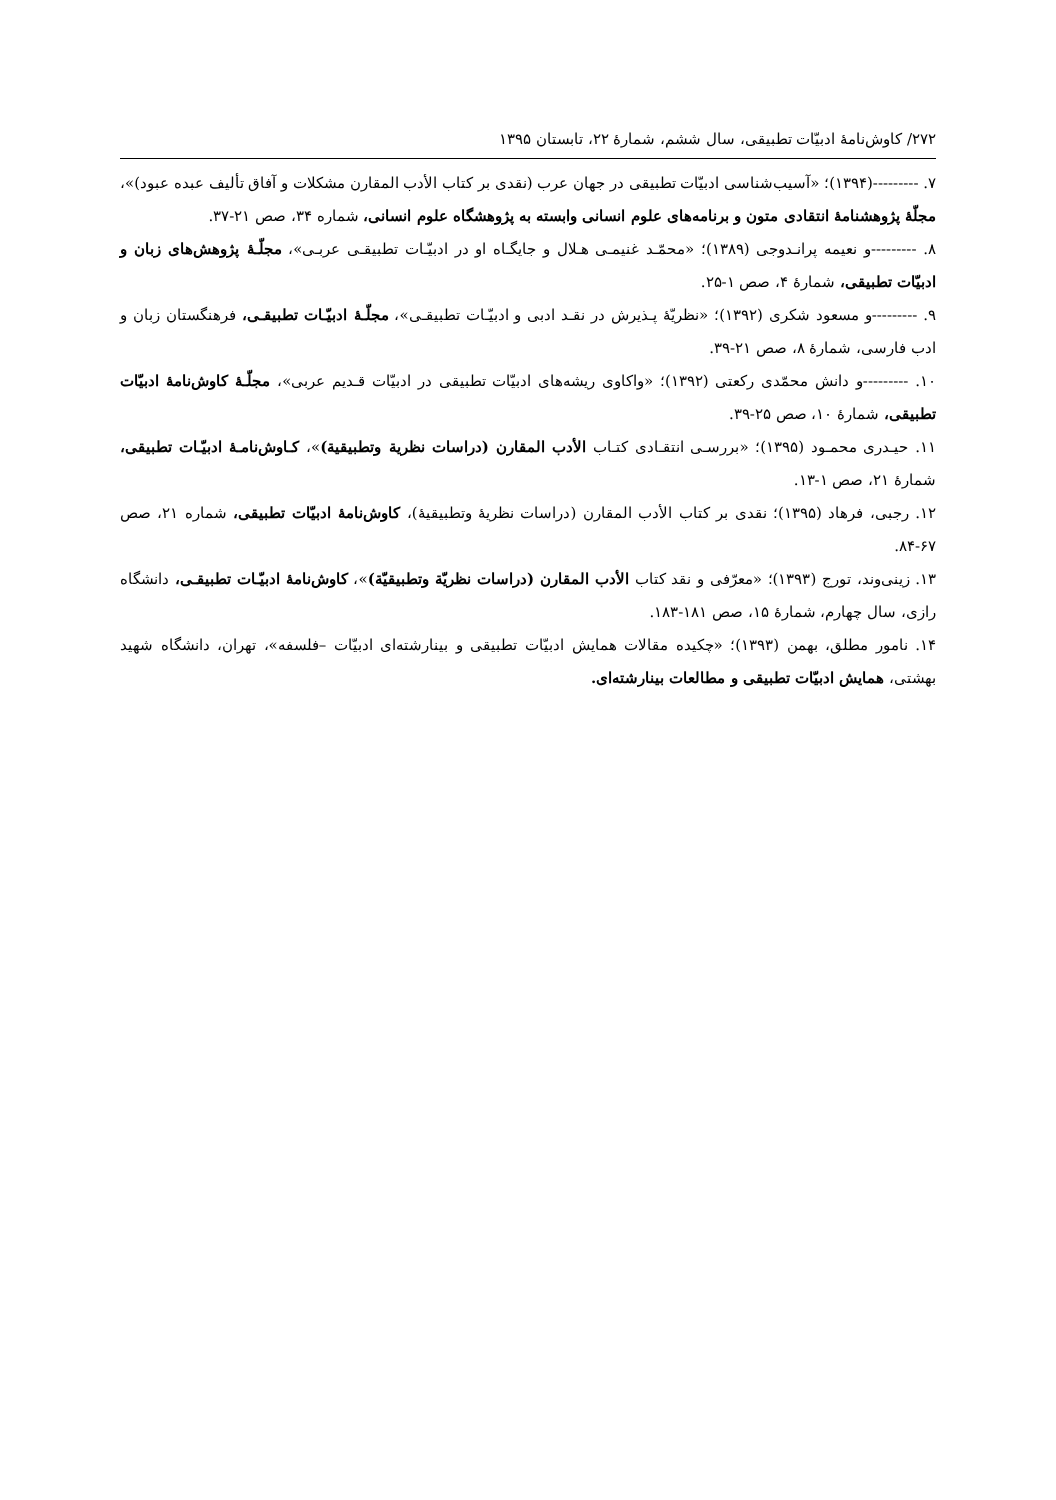۲۷۲/ کاوش‌نامهٔ ادبیّات تطبیقی، سال ششم، شمارهٔ ۲۲، تابستان ۱۳۹۵
۷. ---------(۱۳۹۴)؛ «آسیب‌شناسی ادبیّات تطبیقی در جهان عرب (نقدی بر کتاب الأدب المقارن مشکلات و آفاق تألیف عبده عبود)»، مجلّهٔ پژوهشنامهٔ انتقادی متون و برنامه‌های علوم انسانی وابسته به پژوهشگاه علوم انسانی، شماره ۳۴، صص ۲۱-۳۷.
۸. ---------و نعیمه پرانـدوجی (۱۳۸۹)؛ «محمّـد غنیمـی هـلال و جایگـاه او در ادبیّـات تطبیقـی عربـی»، مجلّـهٔ پژوهش‌های زبان و ادبیّات تطبیقی، شمارهٔ ۴، صص ۱-۲۵.
۹. ---------و مسعود شکری (۱۳۹۲)؛ «نظریّهٔ پـذیرش در نقـد ادبی و ادبیّـات تطبیقـی»، مجلّـهٔ ادبیّـات تطبیقـی، فرهنگستان زبان و ادب فارسی، شمارهٔ ۸، صص ۲۱-۳۹.
۱۰. ---------و دانش محمّدی رکعتی (۱۳۹۲)؛ «واکاوی ریشه‌های ادبیّات تطبیقی در ادبیّات قـدیم عربی»، مجلّـهٔ کاوش‌نامهٔ ادبیّات تطبیقی، شمارهٔ ۱۰، صص ۲۵-۳۹.
۱۱. حیـدری محمـود (۱۳۹۵)؛ «بررسـی انتقـادی کتـاب الأدب المقارن (دراسات نظرية وتطبيقية)»، کـاوش‌نامـهٔ ادبیّـات تطبیقی، شمارهٔ ۲۱، صص ۱-۱۳.
۱۲. رجبی، فرهاد (۱۳۹۵)؛ نقدی بر کتاب الأدب المقارن (دراسات نظریهٔ وتطبیقیهٔ)، کاوش‌نامهٔ ادبیّات تطبیقی، شماره ۲۱، صص ۶۷-۸۴.
۱۳. زینی‌وند، تورج (۱۳۹۳)؛ «معرّفی و نقد کتاب الأدب المقارن (دراسات نظريّة وتطبيقيّة)»، کاوش‌نامهٔ ادبیّـات تطبیقـی، دانشگاه رازی، سال چهارم، شمارهٔ ۱۵، صص ۱۸۱-۱۸۳.
۱۴. نامور مطلق، بهمن (۱۳۹۳)؛ «چکیده مقالات همایش ادبیّات تطبیقی و بینارشته‌ای ادبیّات –فلسفه»، تهران، دانشگاه شهید بهشتی، همایش ادبیّات تطبیقی و مطالعات بینارشته‌ای.